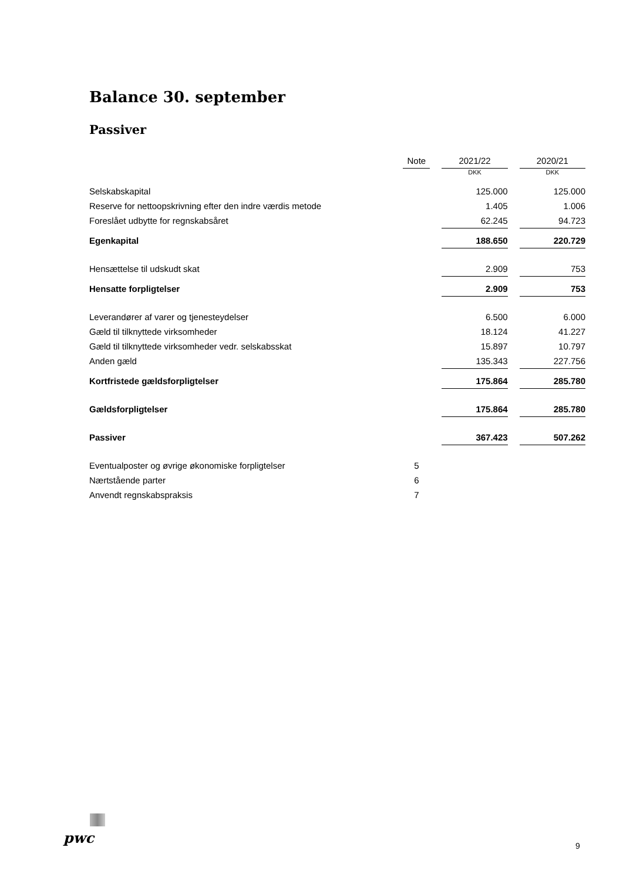Balance 30. september
Passiver
| | Note | | 2021/22 | | 2020/21 |
| --- | --- | --- | --- | --- | --- |
| | | | DKK | | DKK |
| Selskabskapital | | | 125.000 | | 125.000 |
| Reserve for nettoopskrivning efter den indre værdis metode | | | 1.405 | | 1.006 |
| Foreslået udbytte for regnskabsåret | | | 62.245 | | 94.723 |
| Egenkapital | | | 188.650 | | 220.729 |
| Hensættelse til udskudt skat | | | 2.909 | | 753 |
| Hensatte forpligtelser | | | 2.909 | | 753 |
| Leverandører af varer og tjenesteydelser | | | 6.500 | | 6.000 |
| Gæld til tilknyttede virksomheder | | | 18.124 | | 41.227 |
| Gæld til tilknyttede virksomheder vedr. selskabsskat | | | 15.897 | | 10.797 |
| Anden gæld | | | 135.343 | | 227.756 |
| Kortfristede gældsforpligtelser | | | 175.864 | | 285.780 |
| Gældsforpligtelser | | | 175.864 | | 285.780 |
| Passiver | | | 367.423 | | 507.262 |
| Eventualposter og øvrige økonomiske forpligtelser | 5 | | | | |
| Nærtstående parter | 6 | | | | |
| Anvendt regnskabspraksis | 7 | | | | |
pwc 9